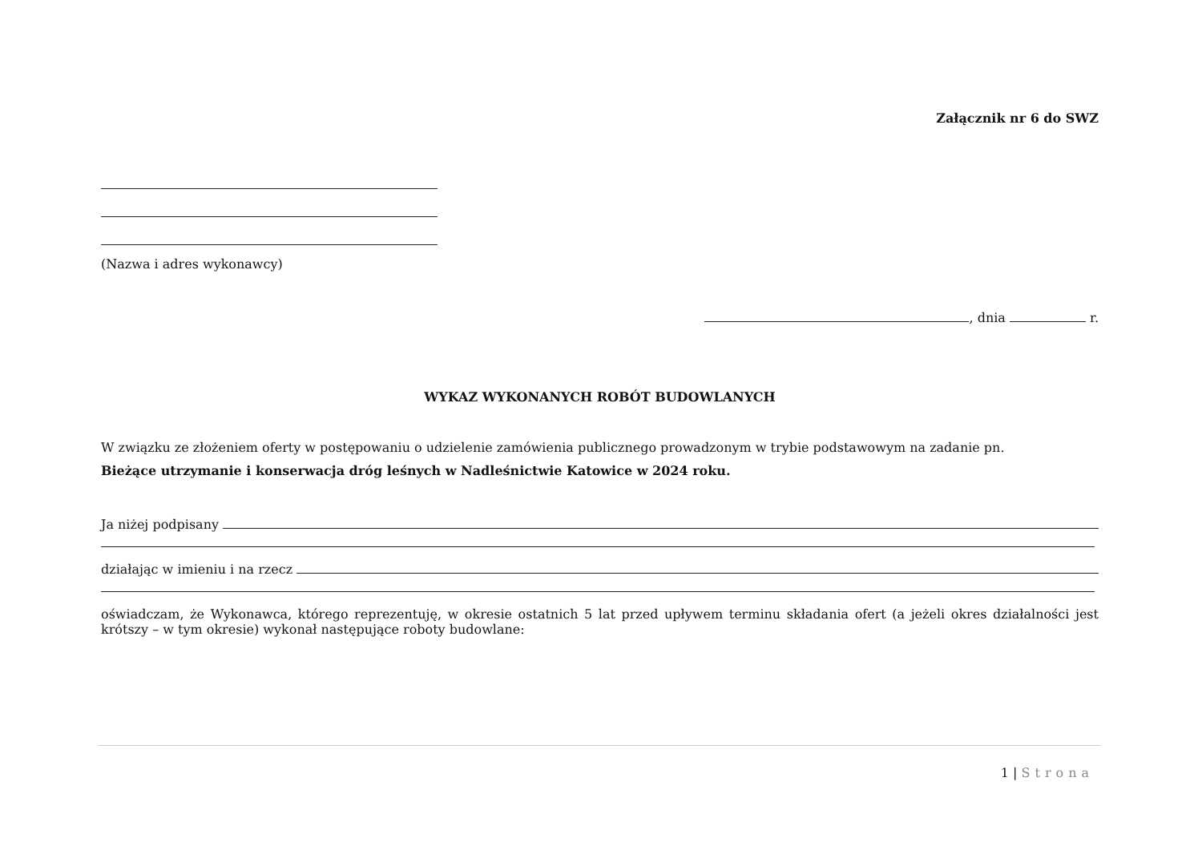Załącznik nr 6 do SWZ
(Nazwa i adres wykonawcy)
, dnia r.
WYKAZ WYKONANYCH ROBÓT BUDOWLANYCH
W związku ze złożeniem oferty w postępowaniu o udzielenie zamówienia publicznego prowadzonym w trybie podstawowym na zadanie pn.
Bieżące utrzymanie i konserwacja dróg leśnych w Nadleśnictwie Katowice w 2024 roku.
Ja niżej podpisany
działając w imieniu i na rzecz
oświadczam, że Wykonawca, którego reprezentuję, w okresie ostatnich 5 lat przed upływem terminu składania ofert (a jeżeli okres działalności jest krótszy – w tym okresie) wykonał następujące roboty budowlane:
1 | Strona